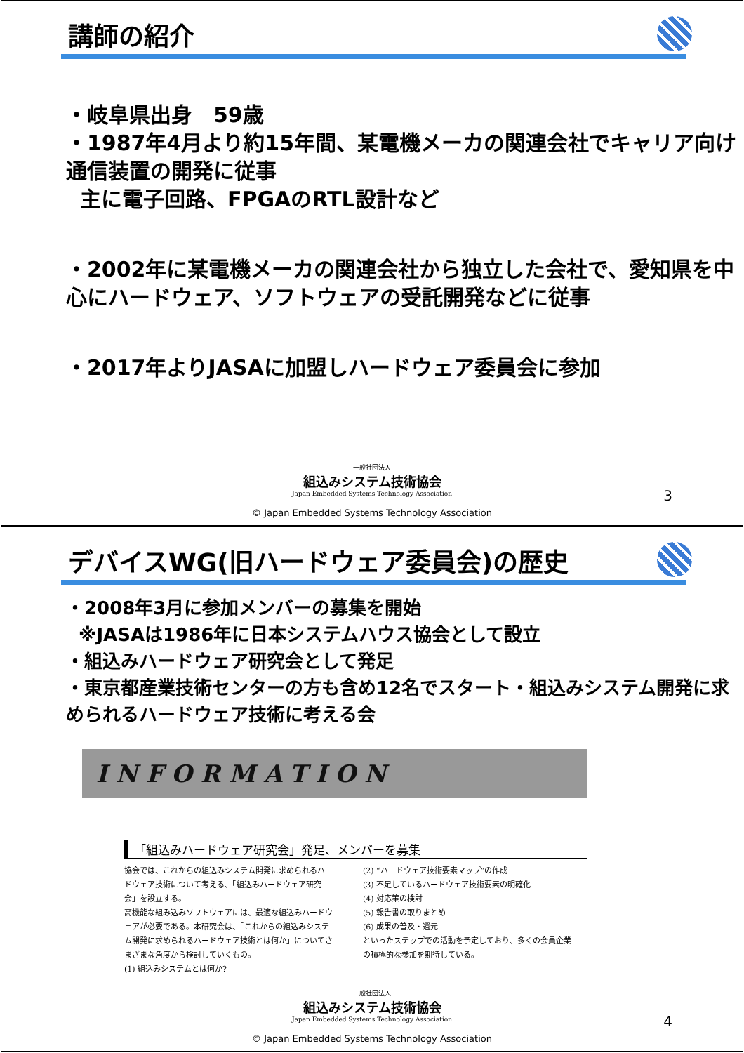講師の紹介
・岐阜県出身　59歳
・1987年4月より約15年間、某電機メーカの関連会社でキャリア向け通信装置の開発に従事
主に電子回路、FPGAのRTL設計など
・2002年に某電機メーカの関連会社から独立した会社で、愛知県を中心にハードウェア、ソフトウェアの受託開発などに従事
・2017年よりJASAに加盟しハードウェア委員会に参加
一般社団法人
組込みシステム技術協会
Japan Embedded Systems Technology Association
© Japan Embedded Systems Technology Association
3
デバイスWG(旧ハードウェア委員会)の歴史
・2008年3月に参加メンバーの募集を開始
※JASAは1986年に日本システムハウス協会として設立
・組込みハードウェア研究会として発足
・東京都産業技術センターの方も含め12名でスタート・組込みシステム開発に求められるハードウェア技術に考える会
INFORMATION
「組込みハードウェア研究会」発足、メンバーを募集
協会では、これからの組込みシステム開発に求められるハードウェア技術について考える、「組込みハードウェア研究会」を設立する。
高機能な組み込みソフトウェアには、最適な組込みハードウェアが必要である。本研究会は、「これからの組込みシステム開発に求められるハードウェア技術とは何か」についてさまざまな角度から検討していくもの。
(1) 組込みシステムとは何か?
(2) “ハードウェア技術要素マップ”の作成
(3) 不足しているハードウェア技術要素の明確化
(4) 対応策の検討
(5) 報告書の取りまとめ
(6) 成果の普及・還元
といったステップでの活動を予定しており、多くの会員企業の積極的な参加を期待している。
一般社団法人
組込みシステム技術協会
Japan Embedded Systems Technology Association
© Japan Embedded Systems Technology Association
4